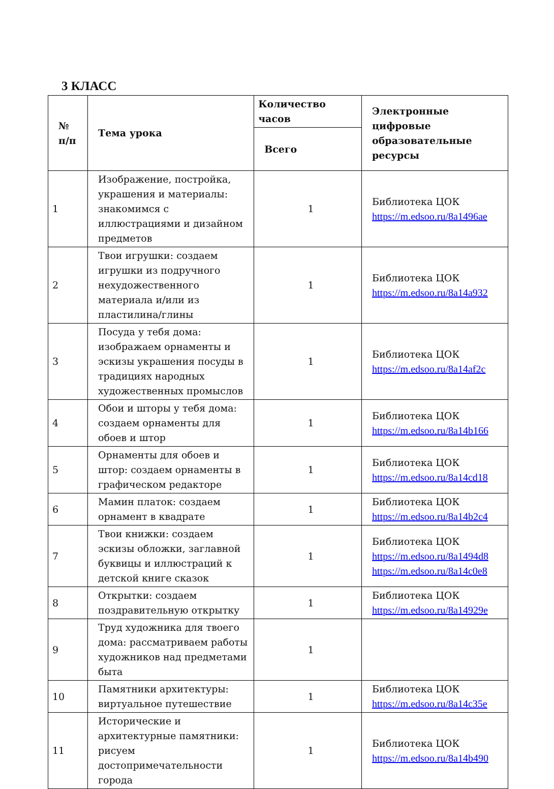3 КЛАСС
| № п/п | Тема урока | Количество часов | Электронные цифровые образовательные ресурсы |
| --- | --- | --- | --- |
| | | Всего | |
| 1 | Изображение, постройка, украшения и материалы: знакомимся с иллюстрациями и дизайном предметов | 1 | Библиотека ЦОК https://m.edsoo.ru/8a1496ae |
| 2 | Твои игрушки: создаем игрушки из подручного нехудожественного материала и/или из пластилина/глины | 1 | Библиотека ЦОК https://m.edsoo.ru/8a14a932 |
| 3 | Посуда у тебя дома: изображаем орнаменты и эскизы украшения посуды в традициях народных художественных промыслов | 1 | Библиотека ЦОК https://m.edsoo.ru/8a14af2c |
| 4 | Обои и шторы у тебя дома: создаем орнаменты для обоев и штор | 1 | Библиотека ЦОК https://m.edsoo.ru/8a14b166 |
| 5 | Орнаменты для обоев и штор: создаем орнаменты в графическом редакторе | 1 | Библиотека ЦОК https://m.edsoo.ru/8a14cd18 |
| 6 | Мамин платок: создаем орнамент в квадрате | 1 | Библиотека ЦОК https://m.edsoo.ru/8a14b2c4 |
| 7 | Твои книжки: создаем эскизы обложки, заглавной буквицы и иллюстраций к детской книге сказок | 1 | Библиотека ЦОК https://m.edsoo.ru/8a1494d8 https://m.edsoo.ru/8a14c0e8 |
| 8 | Открытки: создаем поздравительную открытку | 1 | Библиотека ЦОК https://m.edsoo.ru/8a14929e |
| 9 | Труд художника для твоего дома: рассматриваем работы художников над предметами быта | 1 | |
| 10 | Памятники архитектуры: виртуальное путешествие | 1 | Библиотека ЦОК https://m.edsoo.ru/8a14c35e |
| 11 | Исторические и архитектурные памятники: рисуем достопримечательности города | 1 | Библиотека ЦОК https://m.edsoo.ru/8a14b490 |